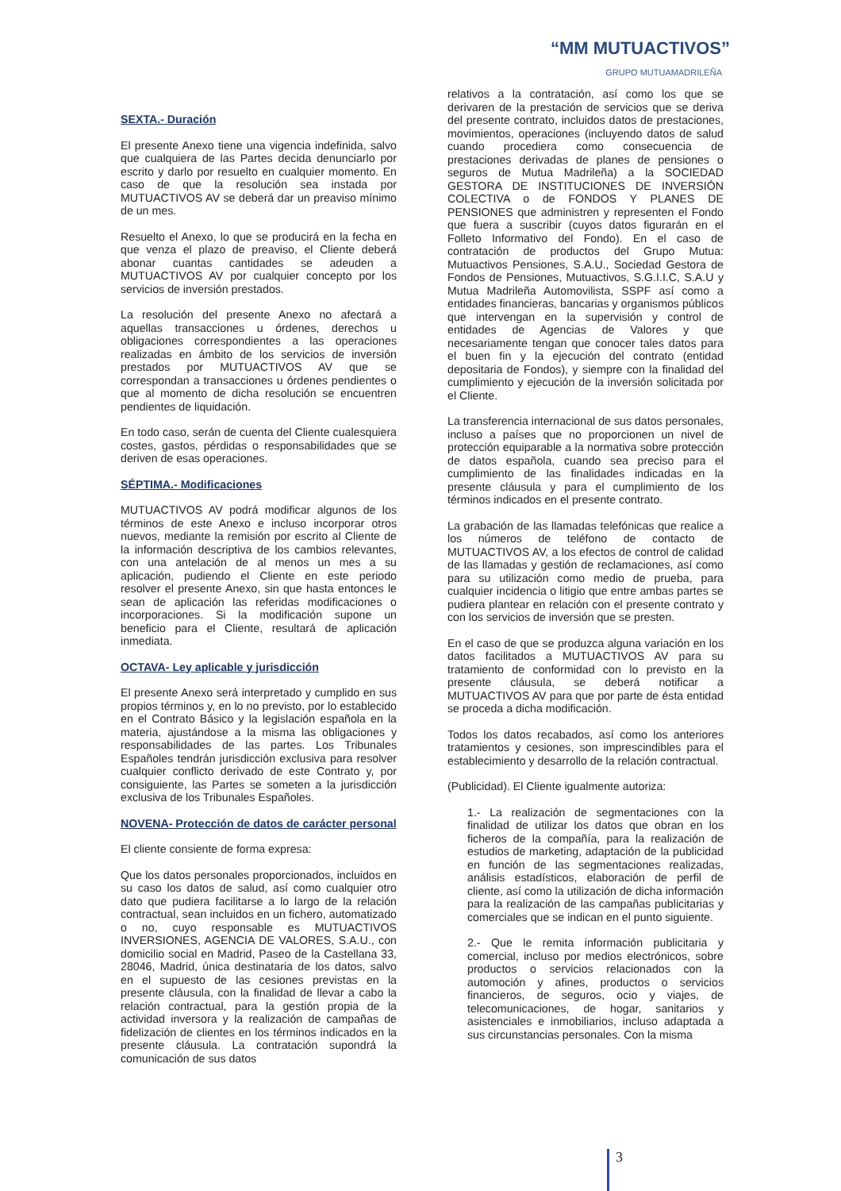“MM MUTUACTIVOS”
GRUPO MUTUAMADRILEÑA
SEXTA.- Duración
El presente Anexo tiene una vigencia indefinida, salvo que cualquiera de las Partes decida denunciarlo por escrito y darlo por resuelto en cualquier momento. En caso de que la resolución sea instada por MUTUACTIVOS AV se deberá dar un preaviso mínimo de un mes.
Resuelto el Anexo, lo que se producirá en la fecha en que venza el plazo de preaviso, el Cliente deberá abonar cuantas cantidades se adeuden a MUTUACTIVOS AV por cualquier concepto por los servicios de inversión prestados.
La resolución del presente Anexo no afectará a aquellas transacciones u órdenes, derechos u obligaciones correspondientes a las operaciones realizadas en ámbito de los servicios de inversión prestados por MUTUACTIVOS AV que se correspondan a transacciones u órdenes pendientes o que al momento de dicha resolución se encuentren pendientes de liquidación.
En todo caso, serán de cuenta del Cliente cualesquiera costes, gastos, pérdidas o responsabilidades que se deriven de esas operaciones.
SÉPTIMA.- Modificaciones
MUTUACTIVOS AV podrá modificar algunos de los términos de este Anexo e incluso incorporar otros nuevos, mediante la remisión por escrito al Cliente de la información descriptiva de los cambios relevantes, con una antelación de al menos un mes a su aplicación, pudiendo el Cliente en este periodo resolver el presente Anexo, sin que hasta entonces le sean de aplicación las referidas modificaciones o incorporaciones. Si la modificación supone un beneficio para el Cliente, resultará de aplicación inmediata.
OCTAVA- Ley aplicable y jurisdicción
El presente Anexo será interpretado y cumplido en sus propios términos y, en lo no previsto, por lo establecido en el Contrato Básico y la legislación española en la materia, ajustándose a la misma las obligaciones y responsabilidades de las partes. Los Tribunales Españoles tendrán jurisdicción exclusiva para resolver cualquier conflicto derivado de este Contrato y, por consiguiente, las Partes se someten a la jurisdicción exclusiva de los Tribunales Españoles.
NOVENA- Protección de datos de carácter personal
El cliente consiente de forma expresa:
Que los datos personales proporcionados, incluidos en su caso los datos de salud, así como cualquier otro dato que pudiera facilitarse a lo largo de la relación contractual, sean incluidos en un fichero, automatizado o no, cuyo responsable es MUTUACTIVOS INVERSIONES, AGENCIA DE VALORES, S.A.U., con domicilio social en Madrid, Paseo de la Castellana 33, 28046, Madrid, única destinataria de los datos, salvo en el supuesto de las cesiones previstas en la presente cláusula, con la finalidad de llevar a cabo la relación contractual, para la gestión propia de la actividad inversora y la realización de campañas de fidelización de clientes en los términos indicados en la presente cláusula. La contratación supondrá la comunicación de sus datos
relativos a la contratación, así como los que se derivaren de la prestación de servicios que se deriva del presente contrato, incluidos datos de prestaciones, movimientos, operaciones (incluyendo datos de salud cuando procediera como consecuencia de prestaciones derivadas de planes de pensiones o seguros de Mutua Madrileña) a la SOCIEDAD GESTORA DE INSTITUCIONES DE INVERSIÓN COLECTIVA o de FONDOS Y PLANES DE PENSIONES que administren y representen el Fondo que fuera a suscribir (cuyos datos figurarán en el Folleto Informativo del Fondo). En el caso de contratación de productos del Grupo Mutua: Mutuactivos Pensiones, S.A.U., Sociedad Gestora de Fondos de Pensiones, Mutuactivos, S.G.I.I.C, S.A.U y Mutua Madrileña Automovilista, SSPF así como a entidades financieras, bancarias y organismos públicos que intervengan en la supervisión y control de entidades de Agencias de Valores y que necesariamente tengan que conocer tales datos para el buen fin y la ejecución del contrato (entidad depositaria de Fondos), y siempre con la finalidad del cumplimiento y ejecución de la inversión solicitada por el Cliente.
La transferencia internacional de sus datos personales, incluso a países que no proporcionen un nivel de protección equiparable a la normativa sobre protección de datos española, cuando sea preciso para el cumplimiento de las finalidades indicadas en la presente cláusula y para el cumplimiento de los términos indicados en el presente contrato.
La grabación de las llamadas telefónicas que realice a los números de teléfono de contacto de MUTUACTIVOS AV, a los efectos de control de calidad de las llamadas y gestión de reclamaciones, así como para su utilización como medio de prueba, para cualquier incidencia o litigio que entre ambas partes se pudiera plantear en relación con el presente contrato y con los servicios de inversión que se presten.
En el caso de que se produzca alguna variación en los datos facilitados a MUTUACTIVOS AV para su tratamiento de conformidad con lo previsto en la presente cláusula, se deberá notificar a MUTUACTIVOS AV para que por parte de ésta entidad se proceda a dicha modificación.
Todos los datos recabados, así como los anteriores tratamientos y cesiones, son imprescindibles para el establecimiento y desarrollo de la relación contractual.
(Publicidad). El Cliente igualmente autoriza:
1.- La realización de segmentaciones con la finalidad de utilizar los datos que obran en los ficheros de la compañía, para la realización de estudios de marketing, adaptación de la publicidad en función de las segmentaciones realizadas, análisis estadísticos, elaboración de perfil de cliente, así como la utilización de dicha información para la realización de las campañas publicitarias y comerciales que se indican en el punto siguiente.
2.- Que le remita información publicitaria y comercial, incluso por medios electrónicos, sobre productos o servicios relacionados con la automoción y afines, productos o servicios financieros, de seguros, ocio y viajes, de telecomunicaciones, de hogar, sanitarios y asistenciales e inmobiliarios, incluso adaptada a sus circunstancias personales. Con la misma
3